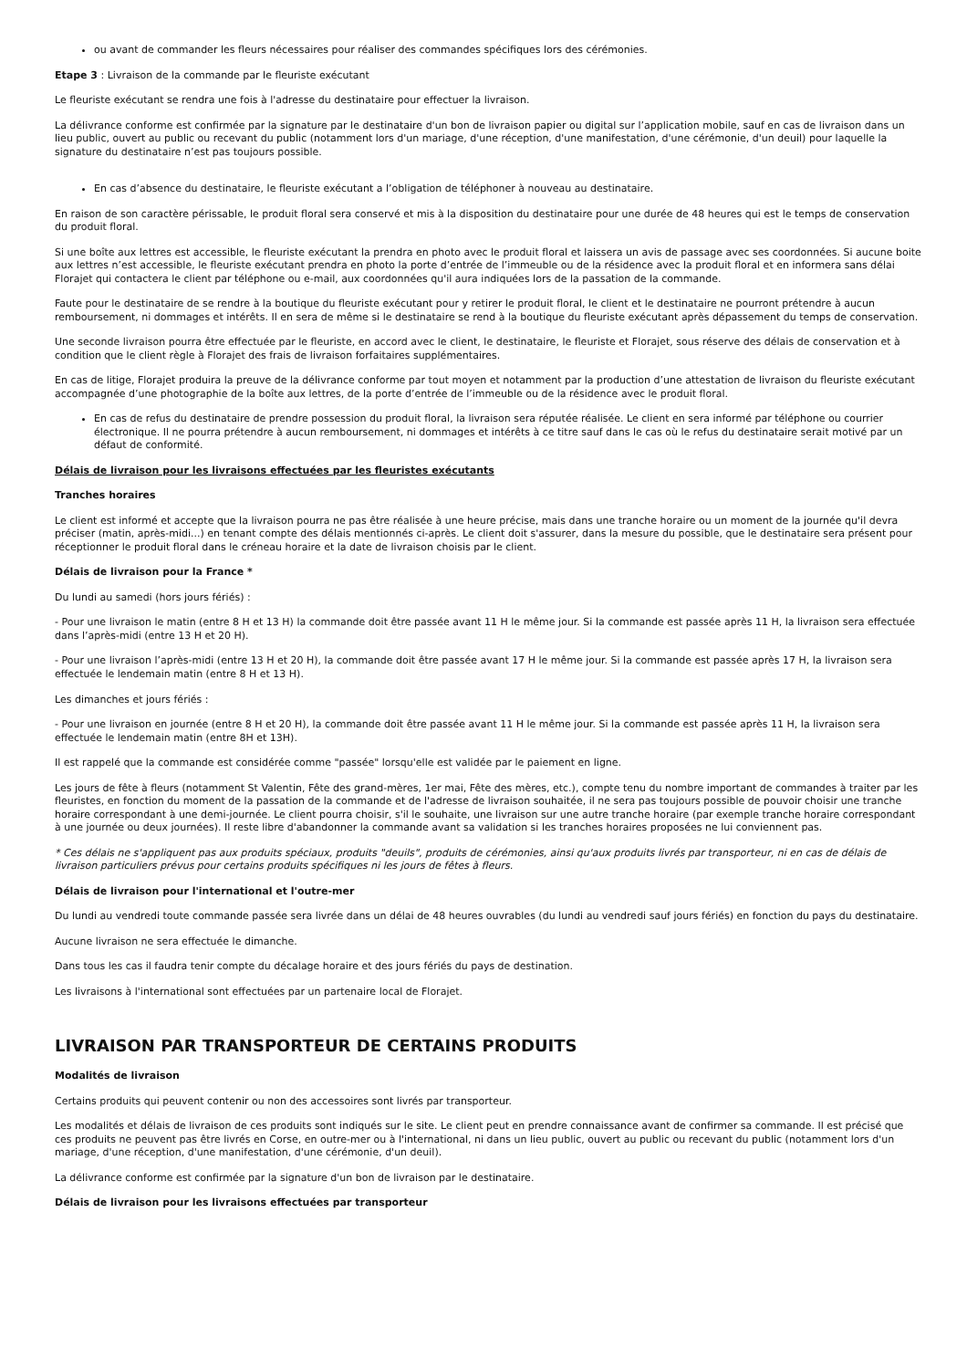ou avant de commander les fleurs nécessaires pour réaliser des commandes spécifiques lors des cérémonies.
Etape 3 : Livraison de la commande par le fleuriste exécutant
Le fleuriste exécutant se rendra une fois à l'adresse du destinataire pour effectuer la livraison.
La délivrance conforme est confirmée par la signature par le destinataire d'un bon de livraison papier ou digital sur l’application mobile, sauf en cas de livraison dans un lieu public, ouvert au public ou recevant du public (notamment lors d'un mariage, d'une réception, d'une manifestation, d'une cérémonie, d'un deuil) pour laquelle la signature du destinataire n’est pas toujours possible.
En cas d’absence du destinataire, le fleuriste exécutant a l’obligation de téléphoner à nouveau au destinataire.
En raison de son caractère périssable, le produit floral sera conservé et mis à la disposition du destinataire pour une durée de 48 heures qui est le temps de conservation du produit floral.
Si une boîte aux lettres est accessible, le fleuriste exécutant la prendra en photo avec le produit floral et laissera un avis de passage avec ses coordonnées. Si aucune boite aux lettres n’est accessible, le fleuriste exécutant prendra en photo la porte d’entrée de l’immeuble ou de la résidence avec la produit floral et en informera sans délai Florajet qui contactera le client par téléphone ou e-mail, aux coordonnées qu'il aura indiquées lors de la passation de la commande.
Faute pour le destinataire de se rendre à la boutique du fleuriste exécutant pour y retirer le produit floral, le client et le destinataire ne pourront prétendre à aucun remboursement, ni dommages et intérêts. Il en sera de même si le destinataire se rend à la boutique du fleuriste exécutant après dépassement du temps de conservation.
Une seconde livraison pourra être effectuée par le fleuriste, en accord avec le client, le destinataire, le fleuriste et Florajet, sous réserve des délais de conservation et à condition que le client règle à Florajet des frais de livraison forfaitaires supplémentaires.
En cas de litige, Florajet produira la preuve de la délivrance conforme par tout moyen et notamment par la production d’une attestation de livraison du fleuriste exécutant accompagnée d’une photographie de la boîte aux lettres, de la porte d’entrée de l’immeuble ou de la résidence avec le produit floral.
En cas de refus du destinataire de prendre possession du produit floral, la livraison sera réputée réalisée. Le client en sera informé par téléphone ou courrier électronique. Il ne pourra prétendre à aucun remboursement, ni dommages et intérêts à ce titre sauf dans le cas où le refus du destinataire serait motivé par un défaut de conformité.
Délais de livraison pour les livraisons effectuées par les fleuristes exécutants
Tranches horaires
Le client est informé et accepte que la livraison pourra ne pas être réalisée à une heure précise, mais dans une tranche horaire ou un moment de la journée qu'il devra préciser (matin, après-midi...) en tenant compte des délais mentionnés ci-après. Le client doit s'assurer, dans la mesure du possible, que le destinataire sera présent pour réceptionner le produit floral dans le créneau horaire et la date de livraison choisis par le client.
Délais de livraison pour la France *
Du lundi au samedi (hors jours fériés) :
- Pour une livraison le matin (entre 8 H et 13 H) la commande doit être passée avant 11 H le même jour. Si la commande est passée après 11 H, la livraison sera effectuée dans l’après-midi (entre 13 H et 20 H).
- Pour une livraison l’après-midi (entre 13 H et 20 H), la commande doit être passée avant 17 H le même jour. Si la commande est passée après 17 H, la livraison sera effectuée le lendemain matin (entre 8 H et 13 H).
Les dimanches et jours fériés :
- Pour une livraison en journée (entre 8 H et 20 H), la commande doit être passée avant 11 H le même jour. Si la commande est passée après 11 H, la livraison sera effectuée le lendemain matin (entre 8H et 13H).
Il est rappelé que la commande est considérée comme "passée" lorsqu'elle est validée par le paiement en ligne.
Les jours de fête à fleurs (notamment St Valentin, Fête des grand-mères, 1er mai, Fête des mères, etc.), compte tenu du nombre important de commandes à traiter par les fleuristes, en fonction du moment de la passation de la commande et de l'adresse de livraison souhaitée, il ne sera pas toujours possible de pouvoir choisir une tranche horaire correspondant à une demi-journée. Le client pourra choisir, s'il le souhaite, une livraison sur une autre tranche horaire (par exemple tranche horaire correspondant à une journée ou deux journées). Il reste libre d'abandonner la commande avant sa validation si les tranches horaires proposées ne lui conviennent pas.
* Ces délais ne s'appliquent pas aux produits spéciaux, produits "deuils", produits de cérémonies, ainsi qu'aux produits livrés par transporteur, ni en cas de délais de livraison particuliers prévus pour certains produits spécifiques ni les jours de fêtes à fleurs.
Délais de livraison pour l'international et l'outre-mer
Du lundi au vendredi toute commande passée sera livrée dans un délai de 48 heures ouvrables (du lundi au vendredi sauf jours fériés) en fonction du pays du destinataire.
Aucune livraison ne sera effectuée le dimanche.
Dans tous les cas il faudra tenir compte du décalage horaire et des jours fériés du pays de destination.
Les livraisons à l'international sont effectuées par un partenaire local de Florajet.
LIVRAISON PAR TRANSPORTEUR DE CERTAINS PRODUITS
Modalités de livraison
Certains produits qui peuvent contenir ou non des accessoires sont livrés par transporteur.
Les modalités et délais de livraison de ces produits sont indiqués sur le site. Le client peut en prendre connaissance avant de confirmer sa commande. Il est précisé que ces produits ne peuvent pas être livrés en Corse, en outre-mer ou à l'international, ni dans un lieu public, ouvert au public ou recevant du public (notamment lors d'un mariage, d'une réception, d'une manifestation, d'une cérémonie, d'un deuil).
La délivrance conforme est confirmée par la signature d'un bon de livraison par le destinataire.
Délais de livraison pour les livraisons effectuées par transporteur